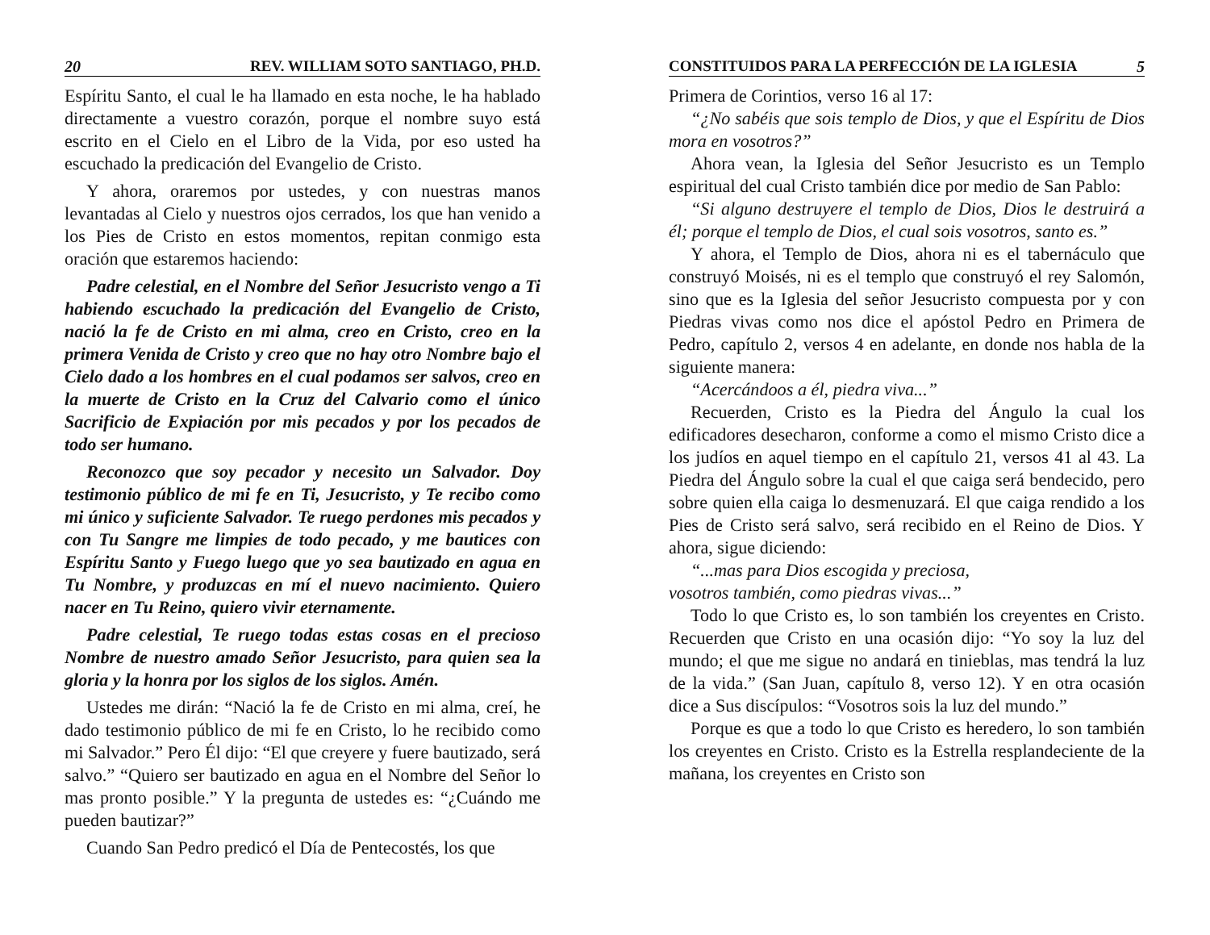20 REV. WILLIAM SOTO SANTIAGO, PH.D.
Espíritu Santo, el cual le ha llamado en esta noche, le ha hablado directamente a vuestro corazón, porque el nombre suyo está escrito en el Cielo en el Libro de la Vida, por eso usted ha escuchado la predicación del Evangelio de Cristo.
Y ahora, oraremos por ustedes, y con nuestras manos levantadas al Cielo y nuestros ojos cerrados, los que han venido a los Pies de Cristo en estos momentos, repitan conmigo esta oración que estaremos haciendo:
Padre celestial, en el Nombre del Señor Jesucristo vengo a Ti habiendo escuchado la predicación del Evangelio de Cristo, nació la fe de Cristo en mi alma, creo en Cristo, creo en la primera Venida de Cristo y creo que no hay otro Nombre bajo el Cielo dado a los hombres en el cual podamos ser salvos, creo en la muerte de Cristo en la Cruz del Calvario como el único Sacrificio de Expiación por mis pecados y por los pecados de todo ser humano.
Reconozco que soy pecador y necesito un Salvador. Doy testimonio público de mi fe en Ti, Jesucristo, y Te recibo como mi único y suficiente Salvador. Te ruego perdones mis pecados y con Tu Sangre me limpies de todo pecado, y me bautices con Espíritu Santo y Fuego luego que yo sea bautizado en agua en Tu Nombre, y produzcas en mí el nuevo nacimiento. Quiero nacer en Tu Reino, quiero vivir eternamente.
Padre celestial, Te ruego todas estas cosas en el precioso Nombre de nuestro amado Señor Jesucristo, para quien sea la gloria y la honra por los siglos de los siglos. Amén.
Ustedes me dirán: “Nació la fe de Cristo en mi alma, creí, he dado testimonio público de mi fe en Cristo, lo he recibido como mi Salvador.” Pero Él dijo: “El que creyere y fuere bautizado, será salvo.” “Quiero ser bautizado en agua en el Nombre del Señor lo mas pronto posible.” Y la pregunta de ustedes es: “¿Cuándo me pueden bautizar?”
Cuando San Pedro predicó el Día de Pentecostés, los que
CONSTITUIDOS PARA LA PERFECCIÓN DE LA IGLESIA 5
Primera de Corintios, verso 16 al 17:
“¿No sabéis que sois templo de Dios, y que el Espíritu de Dios mora en vosotros?”
Ahora vean, la Iglesia del Señor Jesucristo es un Templo espiritual del cual Cristo también dice por medio de San Pablo:
“Si alguno destruyere el templo de Dios, Dios le destruirá a él; porque el templo de Dios, el cual sois vosotros, santo es.”
Y ahora, el Templo de Dios, ahora ni es el tabernáculo que construyó Moisés, ni es el templo que construyó el rey Salomón, sino que es la Iglesia del señor Jesucristo compuesta por y con Piedras vivas como nos dice el apóstol Pedro en Primera de Pedro, capítulo 2, versos 4 en adelante, en donde nos habla de la siguiente manera:
“Acercándoos a él, piedra viva...”
Recuerden, Cristo es la Piedra del Ángulo la cual los edificadores desecharon, conforme a como el mismo Cristo dice a los judíos en aquel tiempo en el capítulo 21, versos 41 al 43. La Piedra del Ángulo sobre la cual el que caiga será bendecido, pero sobre quien ella caiga lo desmenuzará. El que caiga rendido a los Pies de Cristo será salvo, será recibido en el Reino de Dios. Y ahora, sigue diciendo:
“...mas para Dios escogida y preciosa,
vosotros también, como piedras vivas...”
Todo lo que Cristo es, lo son también los creyentes en Cristo. Recuerden que Cristo en una ocasión dijo: “Yo soy la luz del mundo; el que me sigue no andará en tinieblas, mas tendrá la luz de la vida.” (San Juan, capítulo 8, verso 12). Y en otra ocasión dice a Sus discípulos: “Vosotros sois la luz del mundo.”
Porque es que a todo lo que Cristo es heredero, lo son también los creyentes en Cristo. Cristo es la Estrella resplandeciente de la mañana, los creyentes en Cristo son